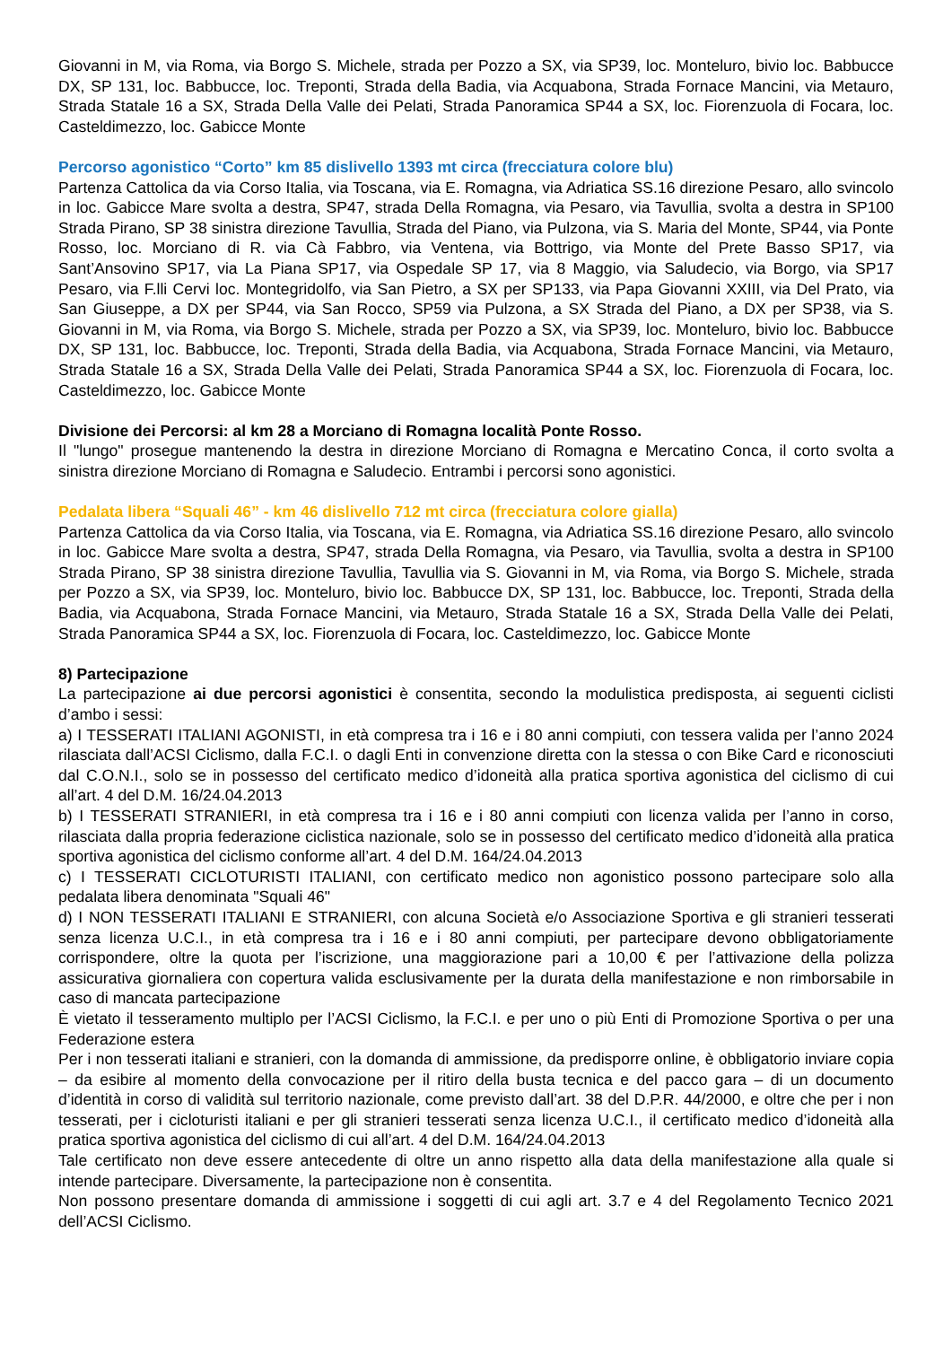Giovanni in M, via Roma, via Borgo S. Michele, strada per Pozzo a SX, via SP39, loc. Monteluro, bivio loc. Babbucce DX, SP 131, loc. Babbucce, loc. Treponti, Strada della Badia, via Acquabona, Strada Fornace Mancini, via Metauro, Strada Statale 16 a SX, Strada Della Valle dei Pelati, Strada Panoramica SP44 a SX, loc. Fiorenzuola di Focara, loc. Casteldimezzo, loc. Gabicce Monte
Percorso agonistico “Corto” km 85 dislivello 1393 mt circa (frecciatura colore blu)
Partenza Cattolica da via Corso Italia, via Toscana, via E. Romagna, via Adriatica SS.16 direzione Pesaro, allo svincolo in loc. Gabicce Mare svolta a destra, SP47, strada Della Romagna, via Pesaro, via Tavullia, svolta a destra in SP100 Strada Pirano, SP 38 sinistra direzione Tavullia, Strada del Piano, via Pulzona, via S. Maria del Monte, SP44, via Ponte Rosso, loc. Morciano di R. via Cà Fabbro, via Ventena, via Bottrigo, via Monte del Prete Basso SP17, via Sant’Ansovino SP17, via La Piana SP17, via Ospedale SP 17, via 8 Maggio, via Saludecio, via Borgo, via SP17 Pesaro, via F.lli Cervi loc. Montegridolfo, via San Pietro, a SX per SP133, via Papa Giovanni XXIII, via Del Prato, via San Giuseppe, a DX per SP44, via San Rocco, SP59 via Pulzona, a SX Strada del Piano, a DX per SP38, via S. Giovanni in M, via Roma, via Borgo S. Michele, strada per Pozzo a SX, via SP39, loc. Monteluro, bivio loc. Babbucce DX, SP 131, loc. Babbucce, loc. Treponti, Strada della Badia, via Acquabona, Strada Fornace Mancini, via Metauro, Strada Statale 16 a SX, Strada Della Valle dei Pelati, Strada Panoramica SP44 a SX, loc. Fiorenzuola di Focara, loc. Casteldimezzo, loc. Gabicce Monte
Divisione dei Percorsi: al km 28 a Morciano di Romagna località Ponte Rosso.
Il "lungo" prosegue mantenendo la destra in direzione Morciano di Romagna e Mercatino Conca, il corto svolta a sinistra direzione Morciano di Romagna e Saludecio. Entrambi i percorsi sono agonistici.
Pedalata libera “Squali 46” - km 46 dislivello 712 mt circa (frecciatura colore gialla)
Partenza Cattolica da via Corso Italia, via Toscana, via E. Romagna, via Adriatica SS.16 direzione Pesaro, allo svincolo in loc. Gabicce Mare svolta a destra, SP47, strada Della Romagna, via Pesaro, via Tavullia, svolta a destra in SP100 Strada Pirano, SP 38 sinistra direzione Tavullia, Tavullia via S. Giovanni in M, via Roma, via Borgo S. Michele, strada per Pozzo a SX, via SP39, loc. Monteluro, bivio loc. Babbucce DX, SP 131, loc. Babbucce, loc. Treponti, Strada della Badia, via Acquabona, Strada Fornace Mancini, via Metauro, Strada Statale 16 a SX, Strada Della Valle dei Pelati, Strada Panoramica SP44 a SX, loc. Fiorenzuola di Focara, loc. Casteldimezzo, loc. Gabicce Monte
8) Partecipazione
La partecipazione ai due percorsi agonistici è consentita, secondo la modulistica predisposta, ai seguenti ciclisti d’ambo i sessi:
a) I TESSERATI ITALIANI AGONISTI, in età compresa tra i 16 e i 80 anni compiuti, con tessera valida per l’anno 2024 rilasciata dall’ACSI Ciclismo, dalla F.C.I. o dagli Enti in convenzione diretta con la stessa o con Bike Card e riconosciuti dal C.O.N.I., solo se in possesso del certificato medico d’idoneità alla pratica sportiva agonistica del ciclismo di cui all’art. 4 del D.M. 16/24.04.2013
b) I TESSERATI STRANIERI, in età compresa tra i 16 e i 80 anni compiuti con licenza valida per l’anno in corso, rilasciata dalla propria federazione ciclistica nazionale, solo se in possesso del certificato medico d’idoneità alla pratica sportiva agonistica del ciclismo conforme all’art. 4 del D.M. 164/24.04.2013
c) I TESSERATI CICLOTURISTI ITALIANI, con certificato medico non agonistico possono partecipare solo alla pedalata libera denominata "Squali 46"
d) I NON TESSERATI ITALIANI E STRANIERI, con alcuna Società e/o Associazione Sportiva e gli stranieri tesserati senza licenza U.C.I., in età compresa tra i 16 e i 80 anni compiuti, per partecipare devono obbligatoriamente corrispondere, oltre la quota per l’iscrizione, una maggiorazione pari a 10,00 € per l’attivazione della polizza assicurativa giornaliera con copertura valida esclusivamente per la durata della manifestazione e non rimborsabile in caso di mancata partecipazione
È vietato il tesseramento multiplo per l’ACSI Ciclismo, la F.C.I. e per uno o più Enti di Promozione Sportiva o per una Federazione estera
Per i non tesserati italiani e stranieri, con la domanda di ammissione, da predisporre online, è obbligatorio inviare copia – da esibire al momento della convocazione per il ritiro della busta tecnica e del pacco gara – di un documento d’identità in corso di validità sul territorio nazionale, come previsto dall’art. 38 del D.P.R. 44/2000, e oltre che per i non tesserati, per i cicloturisti italiani e per gli stranieri tesserati senza licenza U.C.I., il certificato medico d’idoneità alla pratica sportiva agonistica del ciclismo di cui all’art. 4 del D.M. 164/24.04.2013
Tale certificato non deve essere antecedente di oltre un anno rispetto alla data della manifestazione alla quale si intende partecipare. Diversamente, la partecipazione non è consentita.
Non possono presentare domanda di ammissione i soggetti di cui agli art. 3.7 e 4 del Regolamento Tecnico 2021 dell’ACSI Ciclismo.